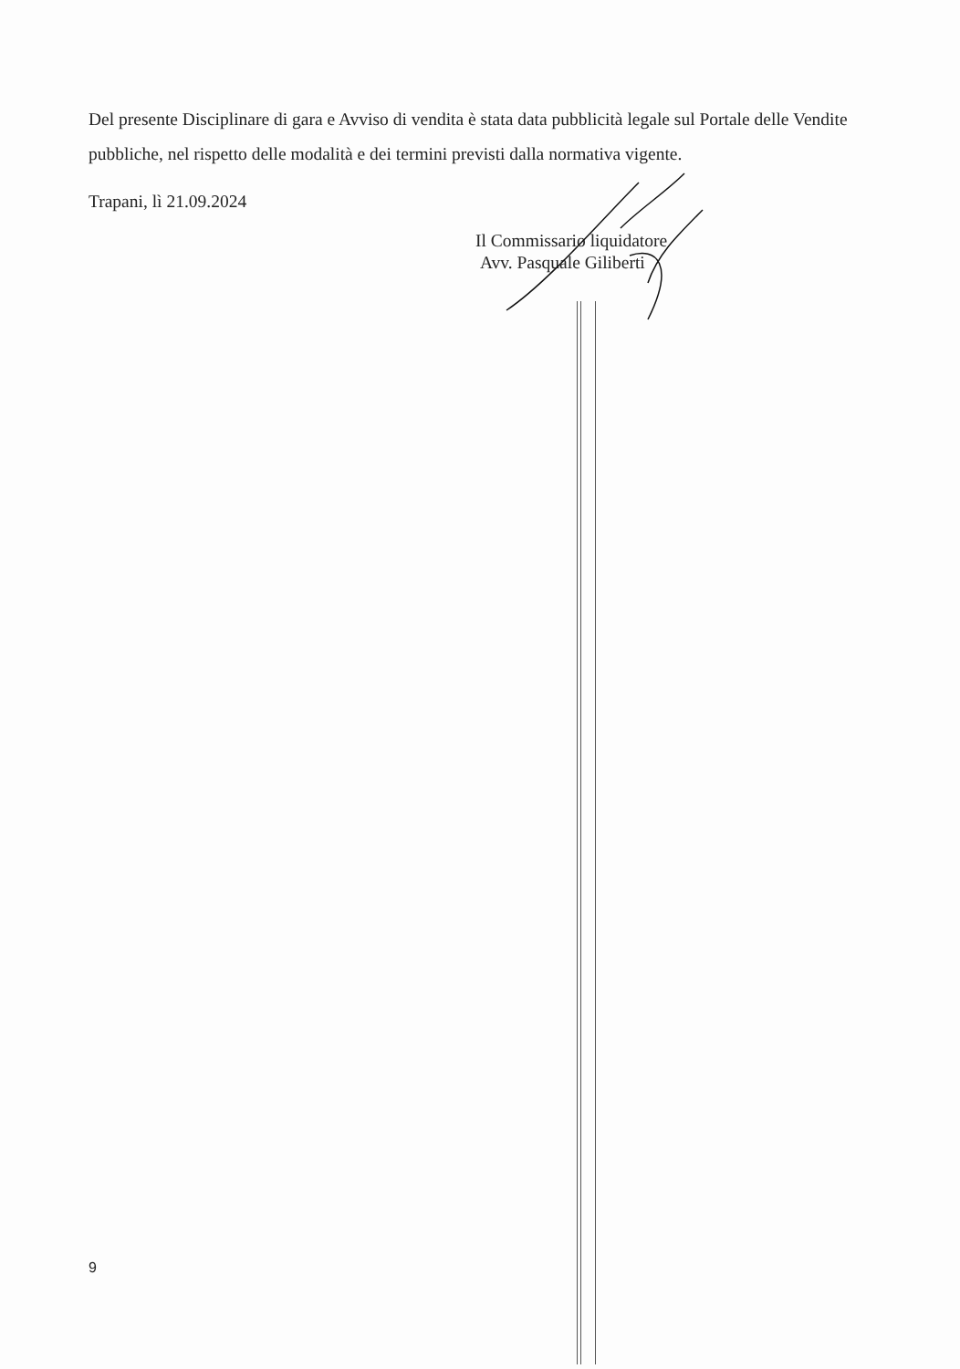Del presente Disciplinare di gara e Avviso di vendita è stata data pubblicità legale sul Portale delle Vendite pubbliche, nel rispetto delle modalità e dei termini previsti dalla normativa vigente.
Trapani, lì 21.09.2024
Il Commissario liquidatore
Avv. Pasquale Giliberti
9